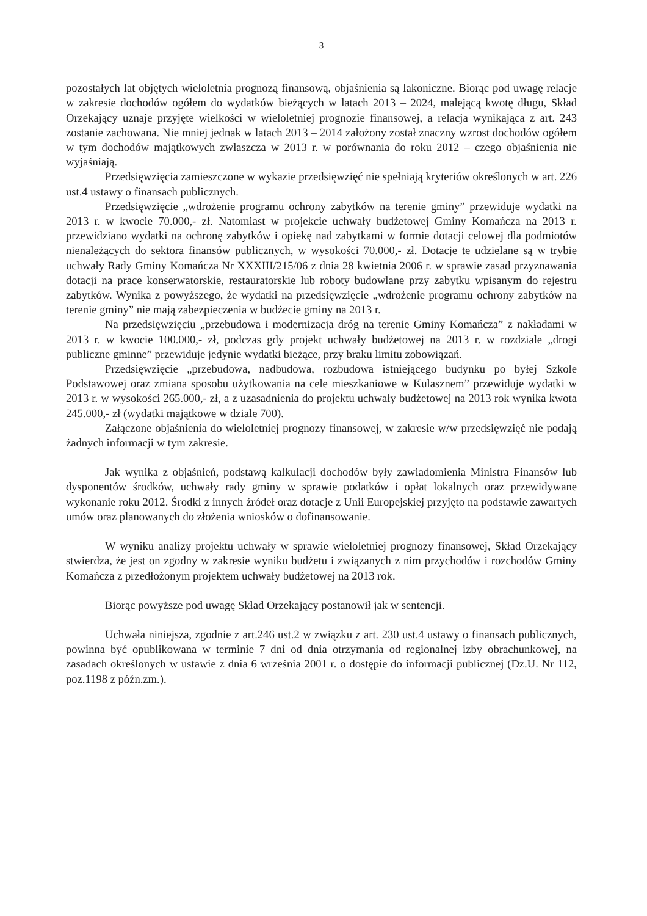3
pozostałych lat objętych wieloletnia prognozą finansową, objaśnienia są lakoniczne. Biorąc pod uwagę relacje w zakresie dochodów ogółem do wydatków bieżących w latach 2013 – 2024, malejącą kwotę długu, Skład Orzekający uznaje przyjęte wielkości w wieloletniej prognozie finansowej, a relacja wynikająca z art. 243 zostanie zachowana. Nie mniej jednak w latach 2013 – 2014 założony został znaczny wzrost dochodów ogółem w tym dochodów majątkowych zwłaszcza w 2013 r. w porównania do roku 2012 – czego objaśnienia nie wyjaśniają.
Przedsięwzięcia zamieszczone w wykazie przedsięwzięć nie spełniają kryteriów określonych w art. 226 ust.4 ustawy o finansach publicznych.
Przedsięwzięcie „wdrożenie programu ochrony zabytków na terenie gminy” przewiduje wydatki na 2013 r. w kwocie 70.000,- zł. Natomiast w projekcie uchwały budżetowej Gminy Komańcza na 2013 r. przewidziano wydatki na ochronę zabytków i opiekę nad zabytkami w formie dotacji celowej dla podmiotów nienależących do sektora finansów publicznych, w wysokości 70.000,- zł. Dotacje te udzielane są w trybie uchwały Rady Gminy Komańcza Nr XXXIII/215/06 z dnia 28 kwietnia 2006 r. w sprawie zasad przyznawania dotacji na prace konserwatorskie, restauratorskie lub roboty budowlane przy zabytku wpisanym do rejestru zabytków. Wynika z powyższego, że wydatki na przedsięwzięcie „wdrożenie programu ochrony zabytków na terenie gminy” nie mają zabezpieczenia w budżecie gminy na 2013 r.
Na przedsięwzięciu „przebudowa i modernizacja dróg na terenie Gminy Komańcza” z nakładami w 2013 r. w kwocie 100.000,- zł, podczas gdy projekt uchwały budżetowej na 2013 r. w rozdziale „drogi publiczne gminne” przewiduje jedynie wydatki bieżące, przy braku limitu zobowiązań.
Przedsięwzięcie „przebudowa, nadbudowa, rozbudowa istniejącego budynku po byłej Szkole Podstawowej oraz zmiana sposobu użytkowania na cele mieszkaniowe w Kulasznem” przewiduje wydatki w 2013 r. w wysokości 265.000,- zł, a z uzasadnienia do projektu uchwały budżetowej na 2013 rok wynika kwota 245.000,- zł (wydatki majątkowe w dziale 700).
Załączone objaśnienia do wieloletniej prognozy finansowej, w zakresie w/w przedsięwzięć nie podają żadnych informacji w tym zakresie.
Jak wynika z objaśnień, podstawą kalkulacji dochodów były zawiadomienia Ministra Finansów lub dysponentów środków, uchwały rady gminy w sprawie podatków i opłat lokalnych oraz przewidywane wykonanie roku 2012. Środki z innych źródeł oraz dotacje z Unii Europejskiej przyjęto na podstawie zawartych umów oraz planowanych do złożenia wniosków o dofinansowanie.
W wyniku analizy projektu uchwały w sprawie wieloletniej prognozy finansowej, Skład Orzekający stwierdza, że jest on zgodny w zakresie wyniku budżetu i związanych z nim przychodów i rozchodów Gminy Komańcza z przedłożonym projektem uchwały budżetowej na 2013 rok.
Biorąc powyższe pod uwagę Skład Orzekający postanowił jak w sentencji.
Uchwała niniejsza, zgodnie z art.246 ust.2 w związku z art. 230 ust.4 ustawy o finansach publicznych, powinna być opublikowana w terminie 7 dni od dnia otrzymania od regionalnej izby obrachunkowej, na zasadach określonych w ustawie z dnia 6 września 2001 r. o dostępie do informacji publicznej (Dz.U. Nr 112, poz.1198 z późn.zm.).